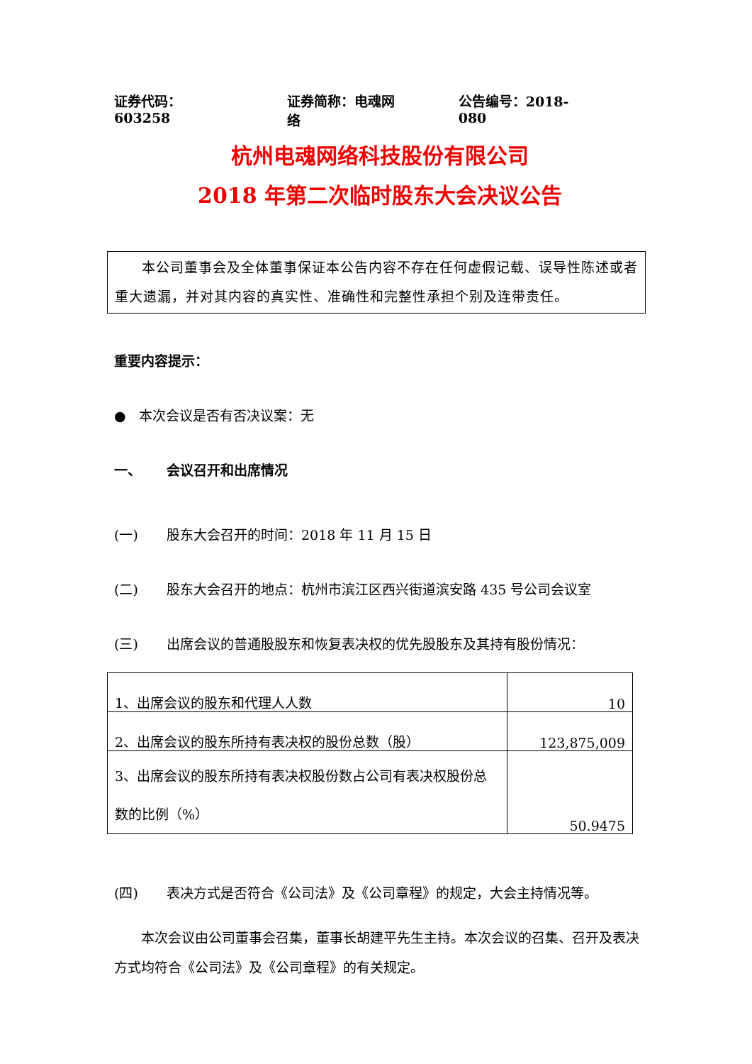证券代码：603258 证券简称：电魂网络 公告编号：2018-080
杭州电魂网络科技股份有限公司
2018 年第二次临时股东大会决议公告
本公司董事会及全体董事保证本公告内容不存在任何虚假记载、误导性陈述或者重大遗漏，并对其内容的真实性、准确性和完整性承担个别及连带责任。
重要内容提示：
● 本次会议是否有否决议案：无
一、 会议召开和出席情况
(一) 股东大会召开的时间：2018 年 11 月 15 日
(二) 股东大会召开的地点：杭州市滨江区西兴街道滨安路 435 号公司会议室
(三) 出席会议的普通股股东和恢复表决权的优先股股东及其持有股份情况：
| 1、出席会议的股东和代理人人数 | 10 |
| 2、出席会议的股东所持有表决权的股份总数（股） | 123,875,009 |
| 3、出席会议的股东所持有表决权股份数占公司有表决权股份总数的比例（%） | 50.9475 |
(四) 表决方式是否符合《公司法》及《公司章程》的规定，大会主持情况等。
本次会议由公司董事会召集，董事长胡建平先生主持。本次会议的召集、召开及表决方式均符合《公司法》及《公司章程》的有关规定。